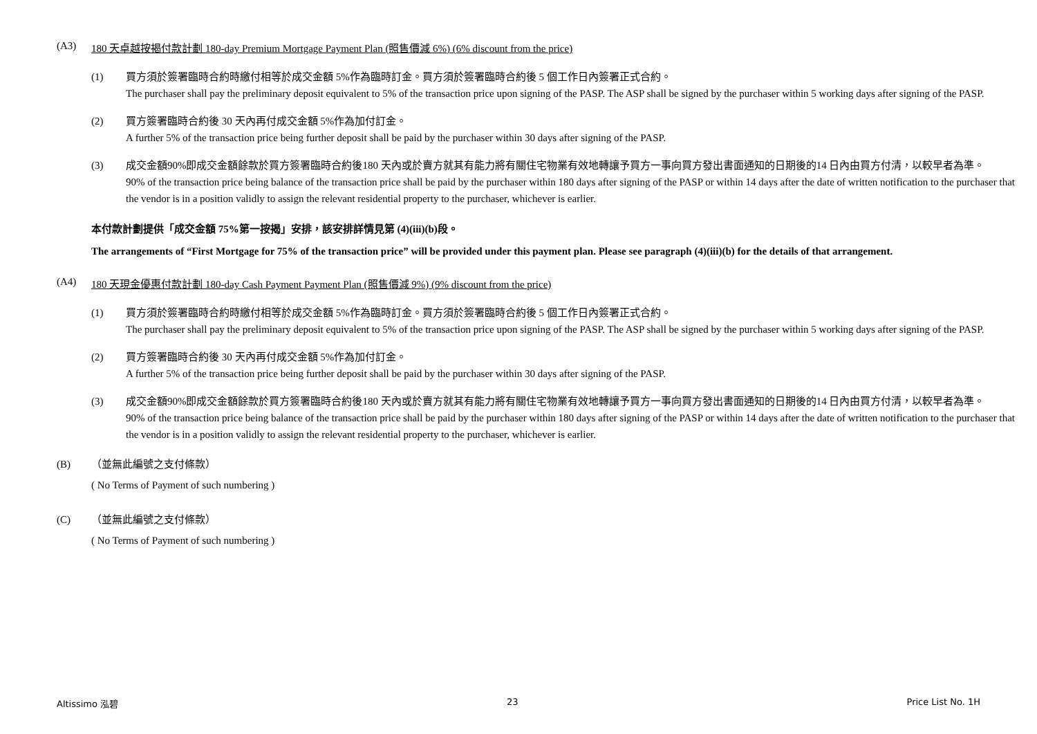(A3) 180 天卓越按揭付款計劃 180-day Premium Mortgage Payment Plan (照售價減 6%) (6% discount from the price)
(1) 買方須於簽署臨時合約時繳付相等於成交金額 5%作為臨時訂金。買方須於簽署臨時合約後 5 個工作日內簽署正式合約。
The purchaser shall pay the preliminary deposit equivalent to 5% of the transaction price upon signing of the PASP. The ASP shall be signed by the purchaser within 5 working days after signing of the PASP.
(2) 買方簽署臨時合約後 30 天內再付成交金額 5%作為加付訂金。
A further 5% of the transaction price being further deposit shall be paid by the purchaser within 30 days after signing of the PASP.
(3) 成交金額90%即成交金額餘款於買方簽署臨時合約後180 天內或於賣方就其有能力將有關住宅物業有效地轉讓予買方一事向買方發出書面通知的日期後的14 日內由買方付清，以較早者為準。
90% of the transaction price being balance of the transaction price shall be paid by the purchaser within 180 days after signing of the PASP or within 14 days after the date of written notification to the purchaser that the vendor is in a position validly to assign the relevant residential property to the purchaser, whichever is earlier.
本付款計劃提供「成交金額 75%第一按揭」安排，該安排詳情見第 (4)(iii)(b)段。
The arrangements of “First Mortgage for 75% of the transaction price” will be provided under this payment plan. Please see paragraph (4)(iii)(b) for the details of that arrangement.
(A4) 180 天現金優惠付款計劃 180-day Cash Payment Payment Plan (照售價減 9%) (9% discount from the price)
(1) 買方須於簽署臨時合約時繳付相等於成交金額 5%作為臨時訂金。買方須於簽署臨時合約後 5 個工作日內簽署正式合約。
The purchaser shall pay the preliminary deposit equivalent to 5% of the transaction price upon signing of the PASP. The ASP shall be signed by the purchaser within 5 working days after signing of the PASP.
(2) 買方簽署臨時合約後 30 天內再付成交金額 5%作為加付訂金。
A further 5% of the transaction price being further deposit shall be paid by the purchaser within 30 days after signing of the PASP.
(3) 成交金額90%即成交金額餘款於買方簽署臨時合約後180 天內或於賣方就其有能力將有關住宅物業有效地轉讓予買方一事向買方發出書面通知的日期後的14 日內由買方付清，以較早者為準。
90% of the transaction price being balance of the transaction price shall be paid by the purchaser within 180 days after signing of the PASP or within 14 days after the date of written notification to the purchaser that the vendor is in a position validly to assign the relevant residential property to the purchaser, whichever is earlier.
(B) （並無此編號之支付條款）
( No Terms of Payment of such numbering )
(C) （並無此編號之支付條款）
( No Terms of Payment of such numbering )
Altissimo 泓碧 23 Price List No. 1H